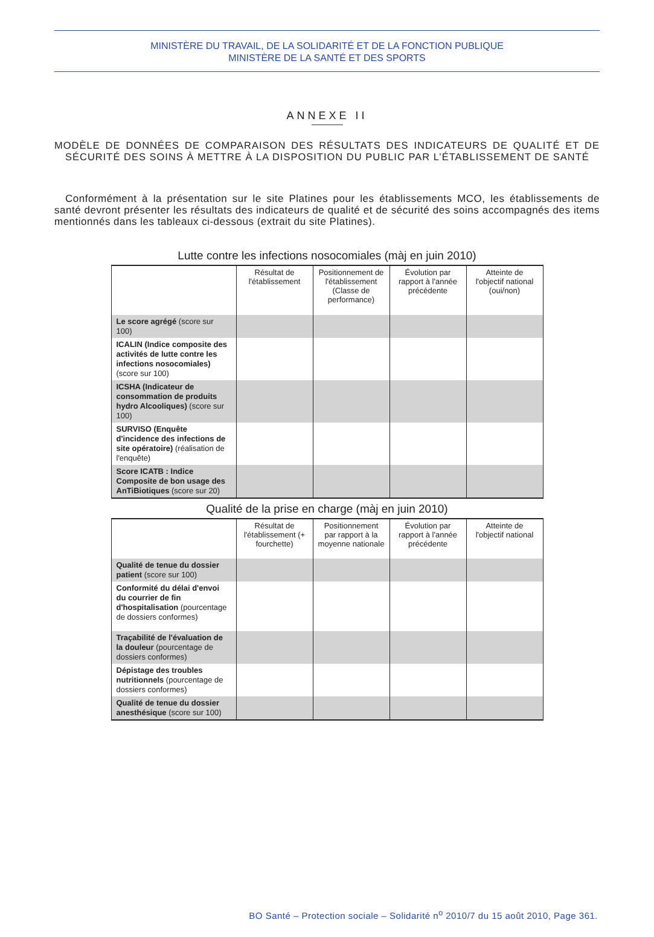MINISTÈRE DU TRAVAIL, DE LA SOLIDARITÉ ET DE LA FONCTION PUBLIQUE
MINISTÈRE DE LA SANTÉ ET DES SPORTS
ANNEXE II
MODÈLE DE DONNÉES DE COMPARAISON DES RÉSULTATS DES INDICATEURS DE QUALITÉ ET DE SÉCURITÉ DES SOINS À METTRE À LA DISPOSITION DU PUBLIC PAR L’ÉTABLISSEMENT DE SANTÉ
Conformément à la présentation sur le site Platines pour les établissements MCO, les établissements de santé devront présenter les résultats des indicateurs de qualité et de sécurité des soins accompagnés des items mentionnés dans les tableaux ci-dessous (extrait du site Platines).
Lutte contre les infections nosocomiales (màj en juin 2010)
| | Résultat de l'établissement | Positionnement de l'établissement (Classe de performance) | Évolution par rapport à l'année précédente | Atteinte de l'objectif national (oui/non) |
| --- | --- | --- | --- | --- |
| Le score agrégé (score sur 100) | | | | |
| ICALIN (Indice composite des activités de lutte contre les infections nosocomiales) (score sur 100) | | | | |
| ICSHA (Indicateur de consommation de produits hydro Alcooliques) (score sur 100) | | | | |
| SURVISO (Enquête d'incidence des infections de site opératoire) (réalisation de l'enquête) | | | | |
| Score ICATB : Indice Composite de bon usage des AnTiBiotiques (score sur 20) | | | | |
Qualité de la prise en charge (màj en juin 2010)
| | Résultat de l'établissement (+ fourchette) | Positionnement par rapport à la moyenne nationale | Évolution par rapport à l'année précédente | Atteinte de l'objectif national |
| --- | --- | --- | --- | --- |
| Qualité de tenue du dossier patient (score sur 100) | | | | |
| Conformité du délai d'envoi du courrier de fin d'hospitalisation (pourcentage de dossiers conformes) | | | | |
| Traçabilité de l'évaluation de la douleur (pourcentage de dossiers conformes) | | | | |
| Dépistage des troubles nutritionnels (pourcentage de dossiers conformes) | | | | |
| Qualité de tenue du dossier anesthésique (score sur 100) | | | | |
BO Santé – Protection sociale – Solidarité n<sup>o</sup> 2010/7 du 15 août 2010, Page 361.